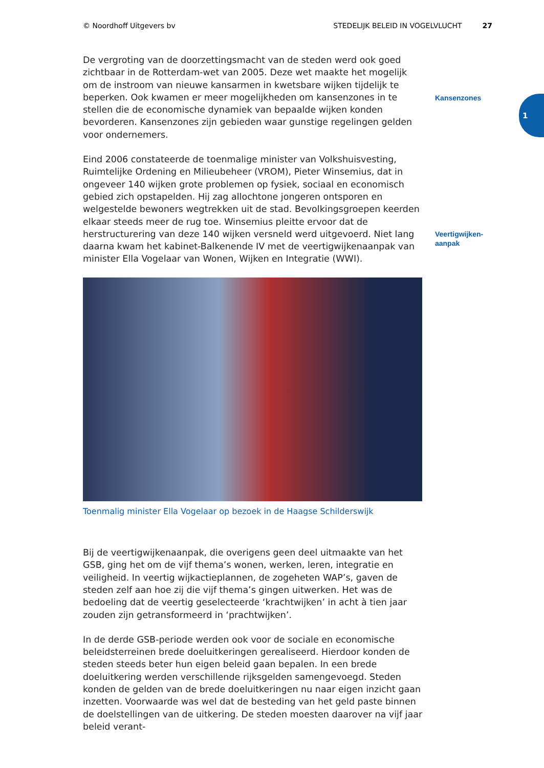© Noordhoff Uitgevers bv STEDELIJK BELEID IN VOGELVLUCHT 27
Kansenzones
Veertigwijken-
aanpak
1
De vergroting van de doorzettingsmacht van de steden werd ook goed zichtbaar in de Rotterdam-wet van 2005. Deze wet maakte het mogelijk om de instroom van nieuwe kansarmen in kwetsbare wijken tijdelijk te beperken. Ook kwamen er meer mogelijkheden om kansenzones in te stellen die de economische dynamiek van bepaalde wijken konden bevorderen. Kansenzones zijn gebieden waar gunstige regelingen gelden voor ondernemers.
Eind 2006 constateerde de toenmalige minister van Volkshuisvesting, Ruimtelijke Ordening en Milieubeheer (VROM), Pieter Winsemius, dat in ongeveer 140 wijken grote problemen op fysiek, sociaal en economisch gebied zich opstapelden. Hij zag allochtone jongeren ontsporen en welgestelde bewoners wegtrekken uit de stad. Bevolkingsgroepen keerden elkaar steeds meer de rug toe. Winsemius pleitte ervoor dat de herstructurering van deze 140 wijken versneld werd uitgevoerd. Niet lang daarna kwam het kabinet-Balkenende IV met de veertigwijkenaanpak van minister Ella Vogelaar van Wonen, Wijken en Integratie (WWI).
Toenmalig minister Ella Vogelaar op bezoek in de Haagse Schilderswijk
Bij de veertigwijkenaanpak, die overigens geen deel uitmaakte van het GSB, ging het om de vijf thema’s wonen, werken, leren, integratie en veiligheid. In veertig wijkactieplannen, de zogeheten WAP’s, gaven de steden zelf aan hoe zij die vijf thema’s gingen uitwerken. Het was de bedoeling dat de veertig geselecteerde ‘krachtwijken’ in acht à tien jaar zouden zijn getransformeerd in ‘prachtwijken’.
In de derde GSB-periode werden ook voor de sociale en economische beleidsterreinen brede doeluitkeringen gerealiseerd. Hierdoor konden de steden steeds beter hun eigen beleid gaan bepalen. In een brede doeluitkering werden verschillende rijksgelden samengevoegd. Steden konden de gelden van de brede doeluitkeringen nu naar eigen inzicht gaan inzetten. Voorwaarde was wel dat de besteding van het geld paste binnen de doelstellingen van de uitkering. De steden moesten daarover na vijf jaar beleid verant-